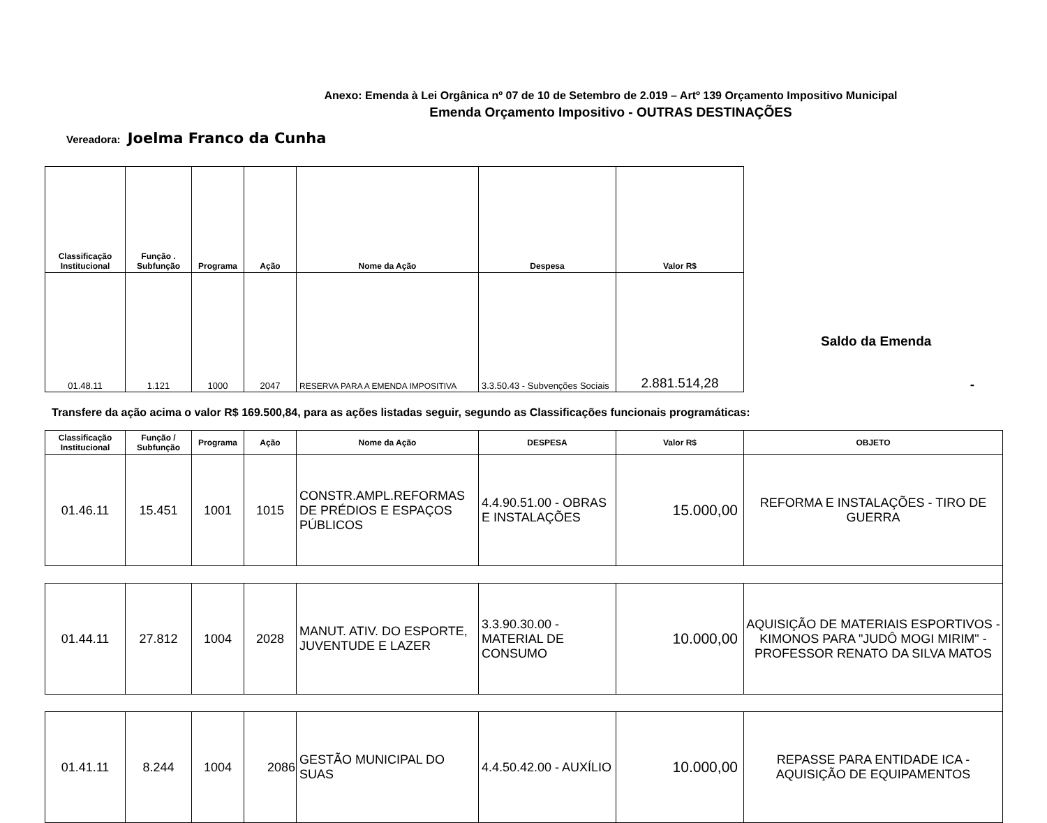Anexo: Emenda à Lei Orgânica nº 07 de 10 de Setembro de 2.019 – Artº 139 Orçamento Impositivo Municipal
Emenda Orçamento Impositivo - OUTRAS DESTINAÇÕES
Vereadora: Joelma Franco da Cunha
| Classificação Institucional | Função . Subfunção | Programa | Ação | Nome da Ação | Despesa | Valor R$ |
| --- | --- | --- | --- | --- | --- | --- |
| 01.48.11 | 1.121 | 1000 | 2047 | RESERVA PARA A EMENDA IMPOSITIVA | 3.3.50.43 - Subvenções Sociais | 2.881.514,28 |
Saldo da Emenda
-
Transfere da ação acima o valor R$ 169.500,84, para as ações listadas seguir, segundo as Classificações funcionais programáticas:
| Classificação Institucional | Função / Subfunção | Programa | Ação | Nome da Ação | DESPESA | Valor R$ | OBJETO |
| --- | --- | --- | --- | --- | --- | --- | --- |
| 01.46.11 | 15.451 | 1001 | 1015 | CONSTR.AMPL.REFORMAS DE PRÉDIOS E ESPAÇOS PÚBLICOS | 4.4.90.51.00 - OBRAS E INSTALAÇÕES | 15.000,00 | REFORMA E INSTALAÇÕES - TIRO DE GUERRA |
| 01.44.11 | 27.812 | 1004 | 2028 | MANUT. ATIV. DO ESPORTE, JUVENTUDE E LAZER | 3.3.90.30.00 - MATERIAL DE CONSUMO | 10.000,00 | AQUISIÇÃO DE MATERIAIS ESPORTIVOS - KIMONOS PARA "JUDÔ MOGI MIRIM" - PROFESSOR RENATO DA SILVA MATOS |
| 01.41.11 | 8.244 | 1004 | 2086 | GESTÃO MUNICIPAL DO SUAS | 4.4.50.42.00 - AUXÍLIO | 10.000,00 | REPASSE PARA ENTIDADE ICA - AQUISIÇÃO DE EQUIPAMENTOS |